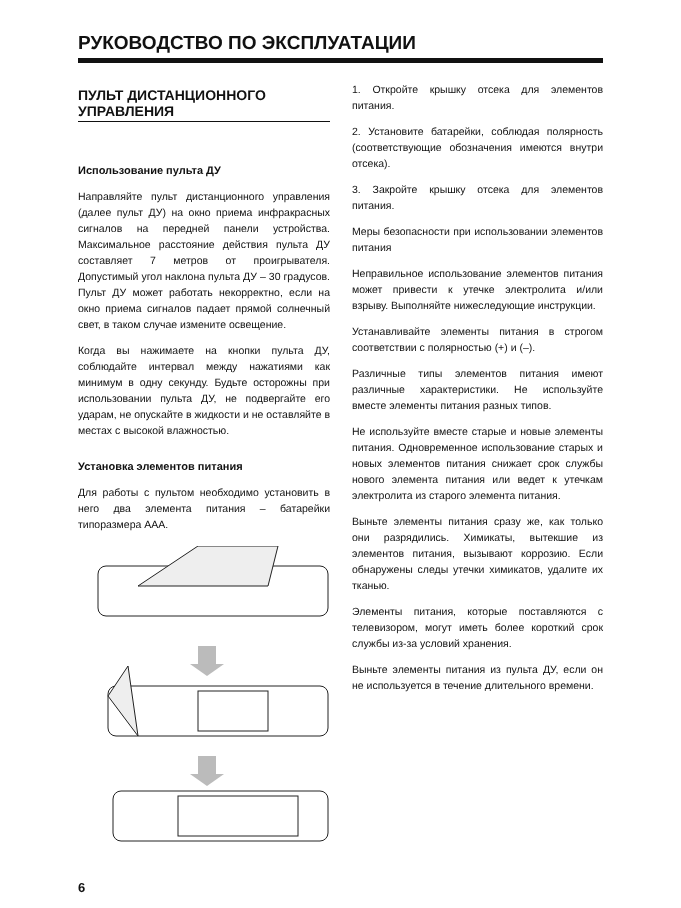РУКОВОДСТВО ПО ЭКСПЛУАТАЦИИ
ПУЛЬТ ДИСТАНЦИОННОГО УПРАВЛЕНИЯ
Использование пульта ДУ
Направляйте пульт дистанционного управления (далее пульт ДУ) на окно приема инфракрасных сигналов на передней панели устройства. Максимальное расстояние действия пульта ДУ составляет 7 метров от проигрывателя. Допустимый угол наклона пульта ДУ – 30 градусов. Пульт ДУ может работать некорректно, если на окно приема сигналов падает прямой солнечный свет, в таком случае измените освещение.
Когда вы нажимаете на кнопки пульта ДУ, соблюдайте интервал между нажатиями как минимум в одну секунду. Будьте осторожны при использовании пульта ДУ, не подвергайте его ударам, не опускайте в жидкости и не оставляйте в местах с высокой влажностью.
Установка элементов питания
Для работы с пультом необходимо установить в него два элемента питания – батарейки типоразмера ААА.
1. Откройте крышку отсека для элементов питания.
2. Установите батарейки, соблюдая полярность (соответствующие обозначения имеются внутри отсека).
3. Закройте крышку отсека для элементов питания.
Меры безопасности при использовании элементов питания
Неправильное использование элементов питания может привести к утечке электролита и/или взрыву. Выполняйте нижеследующие инструкции.
Устанавливайте элементы питания в строгом соответствии с полярностью (+) и (–).
Различные типы элементов питания имеют различные характеристики. Не используйте вместе элементы питания разных типов.
Не используйте вместе старые и новые элементы питания. Одновременное использование старых и новых элементов питания снижает срок службы нового элемента питания или ведет к утечкам электролита из старого элемента питания.
Выньте элементы питания сразу же, как только они разрядились. Химикаты, вытекшие из элементов питания, вызывают коррозию. Если обнаружены следы утечки химикатов, удалите их тканью.
Элементы питания, которые поставляются с телевизором, могут иметь более короткий срок службы из-за условий хранения.
Выньте элементы питания из пульта ДУ, если он не используется в течение длительного времени.
6